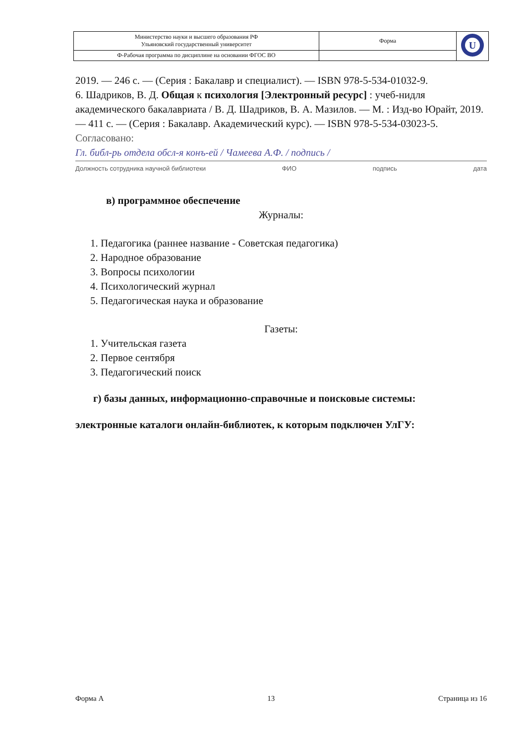| Министерство науки и высшего образования РФ Ульяновский государственный университет | Форма | U |
| Ф-Рабочая программа по дисциплине на основании ФГОС ВО | | |
2019. — 246 с. — (Серия : Бакалавр и специалист). — ISBN 978-5-534-01032-9.
6. Шадриков, В. Д. Общая к психология [Электронный ресурс] : учеб-нидля академического бакалавриата / В. Д. Шадриков, В. А. Мазилов. — М. : Изд-во Юрайт, 2019. — 411 с. — (Серия : Бакалавр. Академический курс). — ISBN 978-5-534-03023-5.
Согласовано:
Гл. библ-рь отдела обсл-я конъ-ей / Чамеева А.Ф. / подпись /
Должность сотрудника научной библиотеки ФИО подпись дата
в) программное обеспечение
Журналы:
1. Педагогика (раннее название - Советская педагогика)
2. Народное образование
3. Вопросы психологии
4. Психологический журнал
5. Педагогическая наука и образование
Газеты:
1. Учительская газета
2. Первое сентября
3. Педагогический поиск
г) базы данных, информационно-справочные и поисковые системы:
электронные каталоги онлайн-библиотек, к которым подключен УлГУ:
Форма А 13 Страница из 16